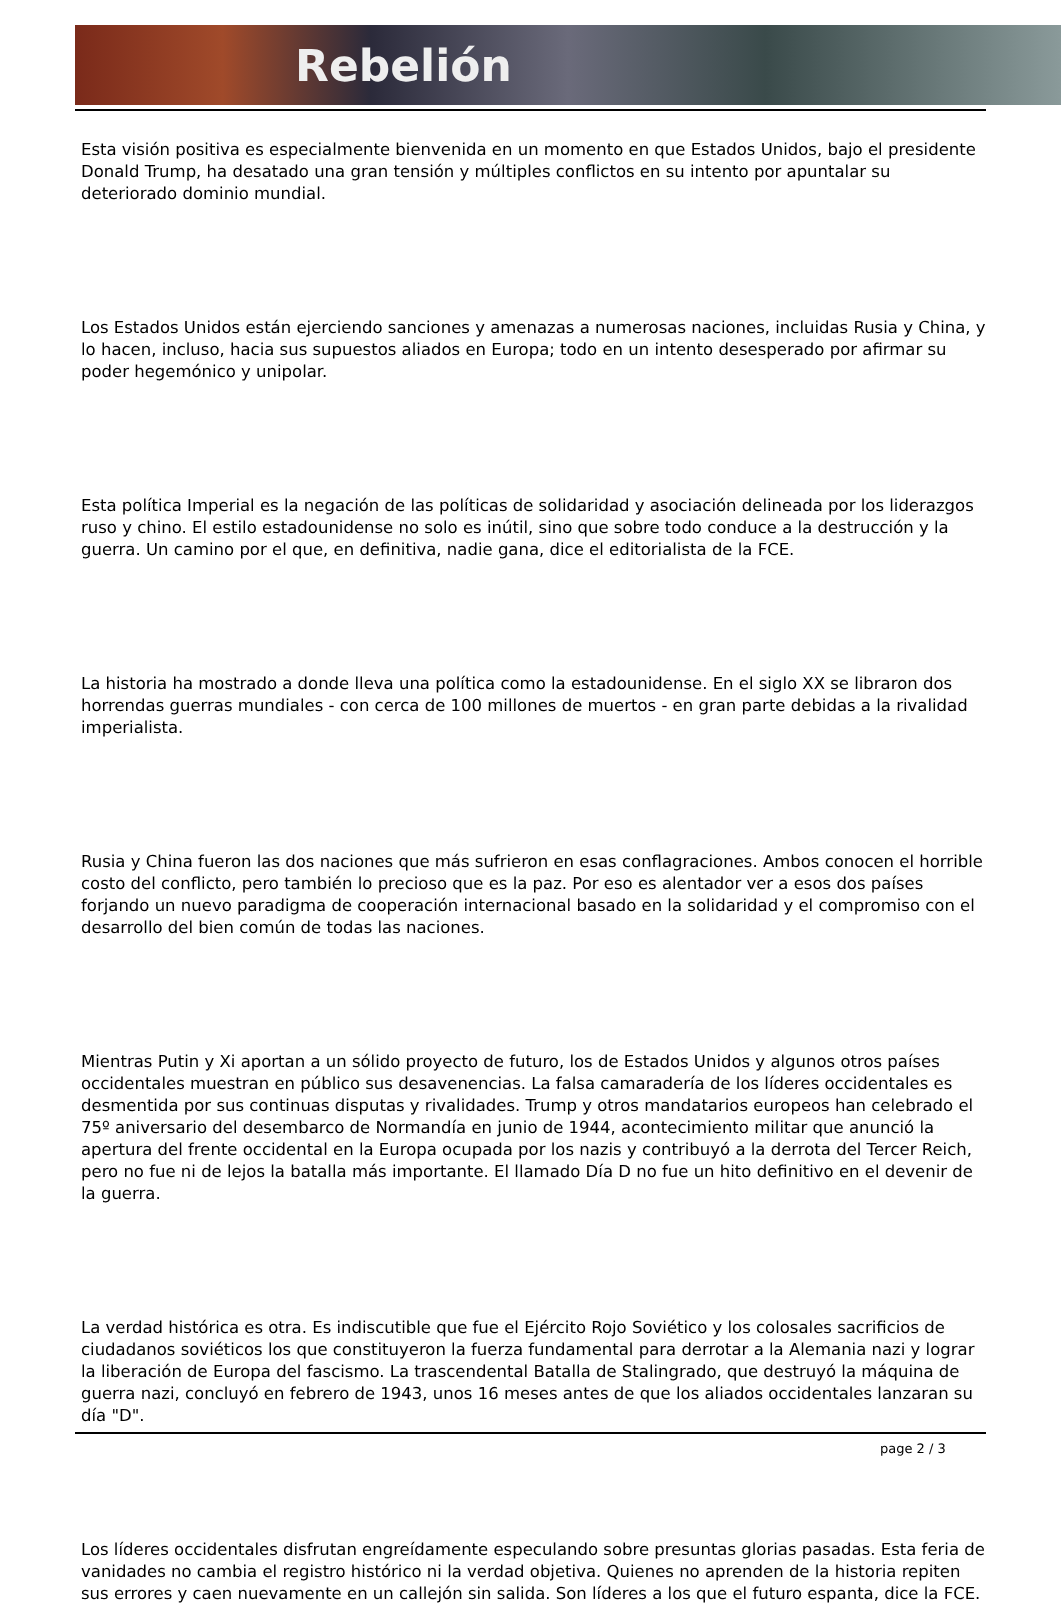Rebelión
Esta visión positiva es especialmente bienvenida en un momento en que Estados Unidos, bajo el presidente Donald Trump, ha desatado una gran tensión y múltiples conflictos en su intento por apuntalar su deteriorado dominio mundial.
Los Estados Unidos están ejerciendo sanciones y amenazas a numerosas naciones, incluidas Rusia y China, y lo hacen, incluso, hacia sus supuestos aliados en Europa; todo en un intento desesperado por afirmar su poder hegemónico y unipolar.
Esta política Imperial es la negación de las políticas de solidaridad y asociación delineada por los liderazgos ruso y chino. El estilo estadounidense no solo es inútil, sino que sobre todo conduce a la destrucción y la guerra. Un camino por el que, en definitiva, nadie gana, dice el editorialista de la FCE.
La historia ha mostrado a donde lleva una política como la estadounidense. En el siglo XX se libraron dos horrendas guerras mundiales - con cerca de 100 millones de muertos - en gran parte debidas a la rivalidad imperialista.
Rusia y China fueron las dos naciones que más sufrieron en esas conflagraciones. Ambos conocen el horrible costo del conflicto, pero también lo precioso que es la paz. Por eso es alentador ver a esos dos países forjando un nuevo paradigma de cooperación internacional basado en la solidaridad y el compromiso con el desarrollo del bien común de todas las naciones.
Mientras Putin y Xi aportan a un sólido proyecto de futuro, los de Estados Unidos y algunos otros países occidentales muestran en público sus desavenencias. La falsa camaradería de los líderes occidentales es desmentida por sus continuas disputas y rivalidades. Trump y otros mandatarios europeos han celebrado el 75º aniversario del desembarco de Normandía en junio de 1944, acontecimiento militar que anunció la apertura del frente occidental en la Europa ocupada por los nazis y contribuyó a la derrota del Tercer Reich, pero no fue ni de lejos la batalla más importante. El llamado Día D no fue un hito definitivo en el devenir de la guerra.
La verdad histórica es otra. Es indiscutible que fue el Ejército Rojo Soviético y los colosales sacrificios de ciudadanos soviéticos los que constituyeron la fuerza fundamental para derrotar a la Alemania nazi y lograr la liberación de Europa del fascismo. La trascendental Batalla de Stalingrado, que destruyó la máquina de guerra nazi, concluyó en febrero de 1943, unos 16 meses antes de que los aliados occidentales lanzaran su día "D".
Los líderes occidentales disfrutan engreídamente especulando sobre presuntas glorias pasadas. Esta feria de vanidades no cambia el registro histórico ni la verdad objetiva. Quienes no aprenden de la historia repiten sus errores y caen nuevamente en un callejón sin salida. Son líderes a los que el futuro espanta, dice la FCE.
page 2 / 3